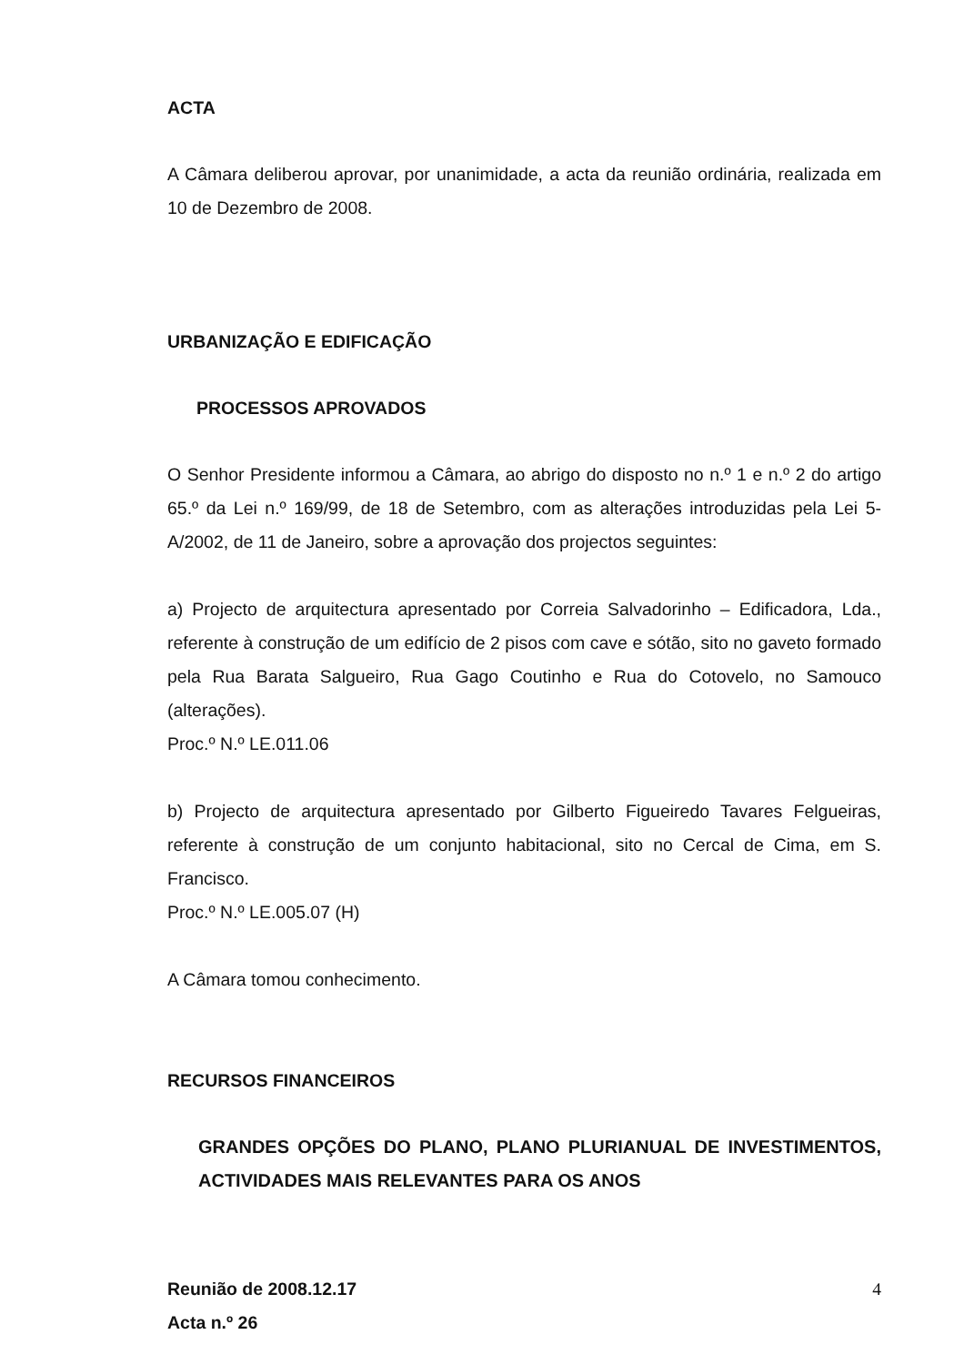ACTA
A Câmara deliberou aprovar, por unanimidade, a acta da reunião ordinária, realizada em 10 de Dezembro de 2008.
URBANIZAÇÃO E EDIFICAÇÃO
PROCESSOS APROVADOS
O Senhor Presidente informou a Câmara, ao abrigo do disposto no n.º 1 e n.º 2 do artigo 65.º da Lei n.º 169/99, de 18 de Setembro, com as alterações introduzidas pela Lei 5-A/2002, de 11 de Janeiro, sobre a aprovação dos projectos seguintes:
a) Projecto de arquitectura apresentado por Correia Salvadorinho – Edificadora, Lda., referente à construção de um edifício de 2 pisos com cave e sótão, sito no gaveto formado pela Rua Barata Salgueiro, Rua Gago Coutinho e Rua do Cotovelo, no Samouco (alterações).
Proc.º N.º LE.011.06
b) Projecto de arquitectura apresentado por Gilberto Figueiredo Tavares Felgueiras, referente à construção de um conjunto habitacional, sito no Cercal de Cima, em S. Francisco.
Proc.º N.º LE.005.07 (H)
A Câmara tomou conhecimento.
RECURSOS FINANCEIROS
GRANDES OPÇÕES DO PLANO, PLANO PLURIANUAL DE INVESTIMENTOS, ACTIVIDADES MAIS RELEVANTES PARA OS ANOS
Reunião de 2008.12.17
Acta n.º 26
4